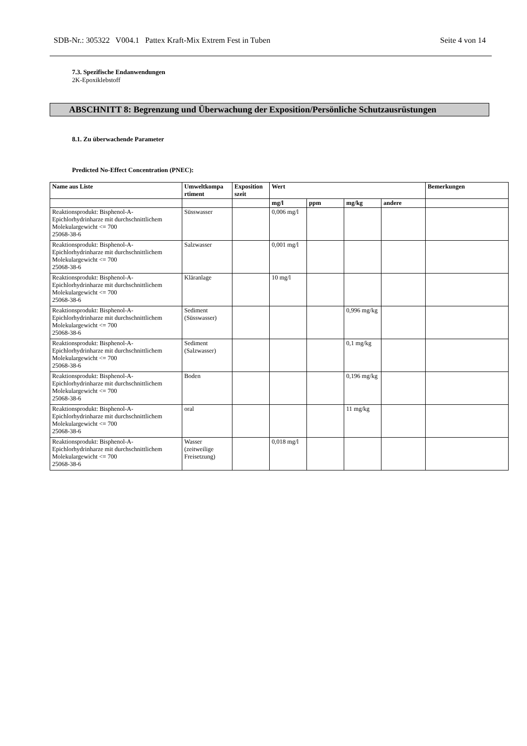SDB-Nr.: 305322 V004.1 Pattex Kraft-Mix Extrem Fest in Tuben Seite 4 von 14
7.3. Spezifische Endanwendungen
2K-Epoxiklebstoff
ABSCHNITT 8: Begrenzung und Überwachung der Exposition/Persönliche Schutzausrüstungen
8.1. Zu überwachende Parameter
Predicted No-Effect Concentration (PNEC):
| Name aus Liste | Umweltkompa rtiment | Exposition szeit | Wert | | | | Bemerkungen |
| --- | --- | --- | --- | --- | --- | --- | --- |
| | | | mg/l | ppm | mg/kg | andere | |
| Reaktionsprodukt: Bisphenol-A-Epichlorhydrinharze mit durchschnittlichem Molekulargewicht <= 700 25068-38-6 | Süsswasser | | 0,006 mg/l | | | | |
| Reaktionsprodukt: Bisphenol-A-Epichlorhydrinharze mit durchschnittlichem Molekulargewicht <= 700 25068-38-6 | Salzwasser | | 0,001 mg/l | | | | |
| Reaktionsprodukt: Bisphenol-A-Epichlorhydrinharze mit durchschnittlichem Molekulargewicht <= 700 25068-38-6 | Kläranlage | | 10 mg/l | | | | |
| Reaktionsprodukt: Bisphenol-A-Epichlorhydrinharze mit durchschnittlichem Molekulargewicht <= 700 25068-38-6 | Sediment (Süsswasser) | | | | 0,996 mg/kg | | |
| Reaktionsprodukt: Bisphenol-A-Epichlorhydrinharze mit durchschnittlichem Molekulargewicht <= 700 25068-38-6 | Sediment (Salzwasser) | | | | 0,1 mg/kg | | |
| Reaktionsprodukt: Bisphenol-A-Epichlorhydrinharze mit durchschnittlichem Molekulargewicht <= 700 25068-38-6 | Boden | | | | 0,196 mg/kg | | |
| Reaktionsprodukt: Bisphenol-A-Epichlorhydrinharze mit durchschnittlichem Molekulargewicht <= 700 25068-38-6 | oral | | | | 11 mg/kg | | |
| Reaktionsprodukt: Bisphenol-A-Epichlorhydrinharze mit durchschnittlichem Molekulargewicht <= 700 25068-38-6 | Wasser (zeitweilige Freisetzung) | | 0,018 mg/l | | | | |